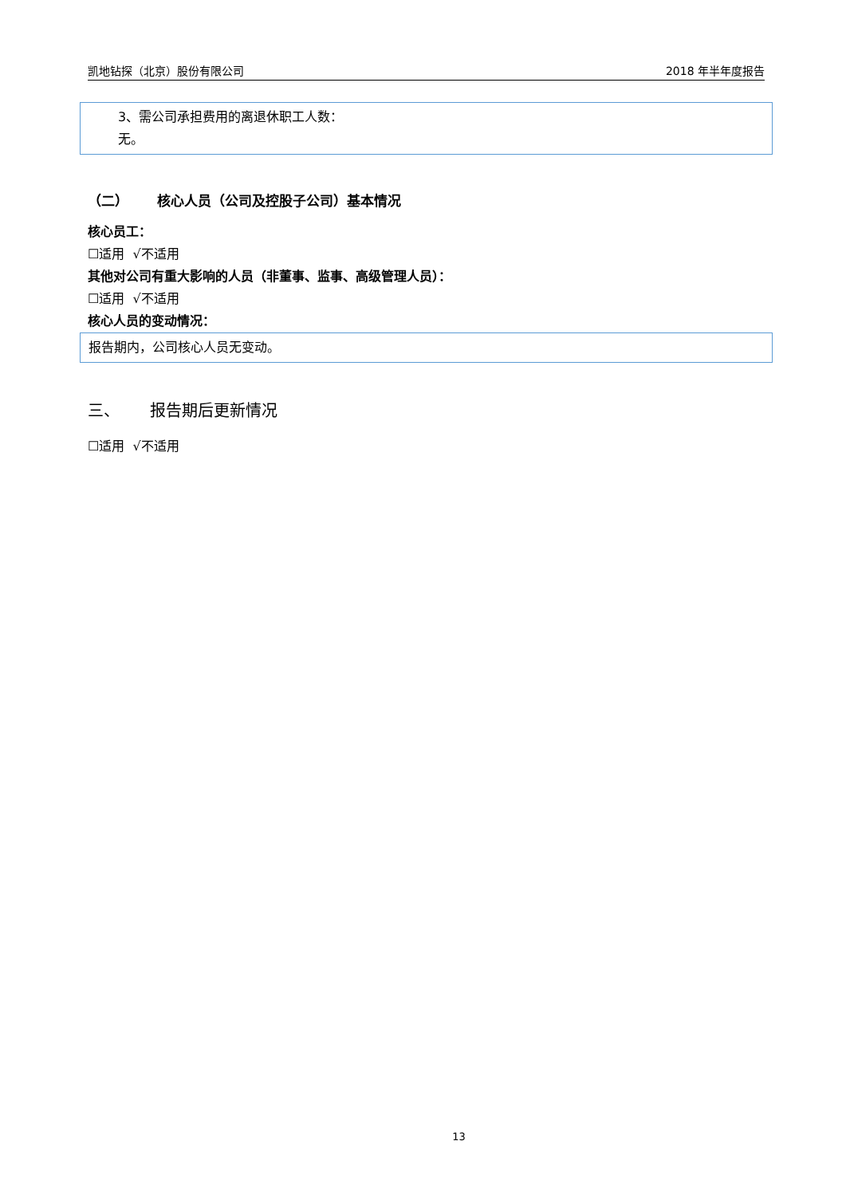凯地钻探（北京）股份有限公司 2018 年半年度报告
3、需公司承担费用的离退休职工人数：
无。
（二） 核心人员（公司及控股子公司）基本情况
核心员工：
☐适用 √不适用
其他对公司有重大影响的人员（非董事、监事、高级管理人员）：
☐适用 √不适用
核心人员的变动情况：
报告期内，公司核心人员无变动。
三、 报告期后更新情况
☐适用 √不适用
13